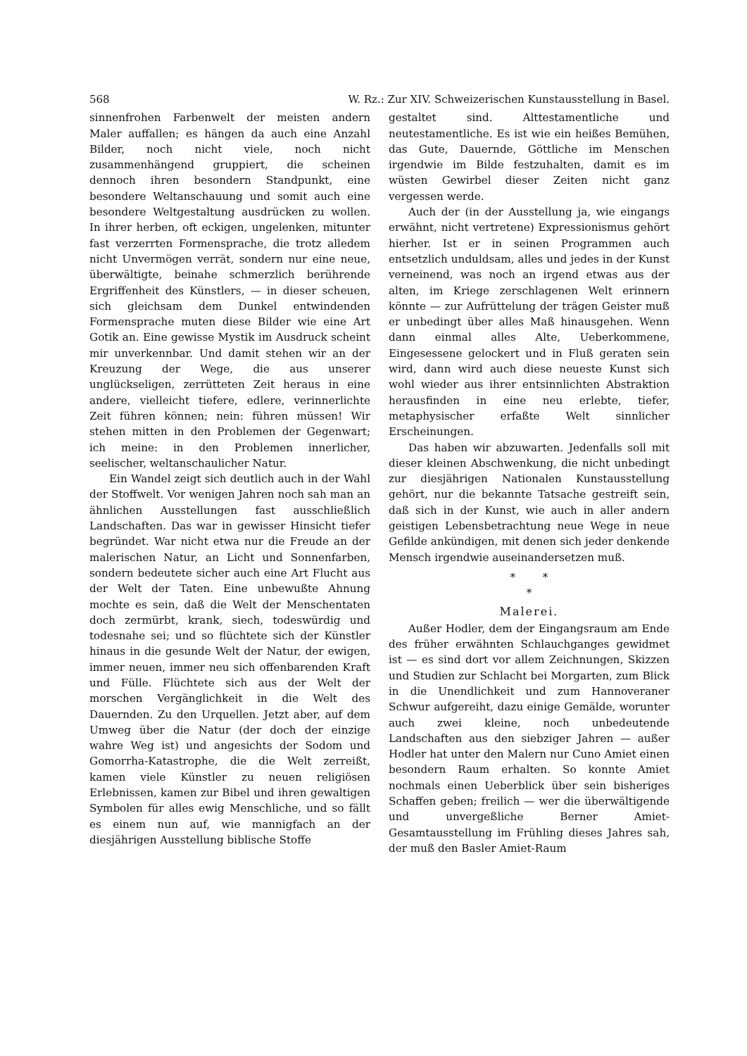568 W. Rz.: Zur XIV. Schweizerischen Kunstausstellung in Basel.
sinnenfrohen Farbenwelt der meisten andern Maler auffallen; es hängen da auch eine Anzahl Bilder, noch nicht viele, noch nicht zusammenhängend gruppiert, die scheinen dennoch ihren besondern Standpunkt, eine besondere Weltanschauung und somit auch eine besondere Weltgestaltung ausdrücken zu wollen. In ihrer herben, oft eckigen, ungelenken, mitunter fast verzerrten Formensprache, die trotz alledem nicht Unvermögen verrät, sondern nur eine neue, überwältigte, beinahe schmerzlich berührende Ergriffenheit des Künstlers, — in dieser scheuen, sich gleichsam dem Dunkel entwindenden Formensprache muten diese Bilder wie eine Art Gotik an. Eine gewisse Mystik im Ausdruck scheint mir unverkennbar. Und damit stehen wir an der Kreuzung der Wege, die aus unserer unglückseligen, zerrütteten Zeit heraus in eine andere, vielleicht tiefere, edlere, verinnerlichte Zeit führen können; nein: führen müssen! Wir stehen mitten in den Problemen der Gegenwart; ich meine: in den Problemen innerlicher, seelischer, weltanschaulicher Natur.
Ein Wandel zeigt sich deutlich auch in der Wahl der Stoffwelt. Vor wenigen Jahren noch sah man an ähnlichen Ausstellungen fast ausschließlich Landschaften. Das war in gewisser Hinsicht tiefer begründet. War nicht etwa nur die Freude an der malerischen Natur, an Licht und Sonnenfarben, sondern bedeutete sicher auch eine Art Flucht aus der Welt der Taten. Eine unbewußte Ahnung mochte es sein, daß die Welt der Menschentaten doch zermürbt, krank, siech, todeswürdig und todesnahe sei; und so flüchtete sich der Künstler hinaus in die gesunde Welt der Natur, der ewigen, immer neuen, immer neu sich offenbarenden Kraft und Fülle. Flüchtete sich aus der Welt der morschen Vergänglichkeit in die Welt des Dauernden. Zu den Urquellen. Jetzt aber, auf dem Umweg über die Natur (der doch der einzige wahre Weg ist) und angesichts der Sodom und Gomorrha-Katastrophe, die die Welt zerreißt, kamen viele Künstler zu neuen religiösen Erlebnissen, kamen zur Bibel und ihren gewaltigen Symbolen für alles ewig Menschliche, und so fällt es einem nun auf, wie mannigfach an der diesjährigen Ausstellung biblische Stoffe
gestaltet sind. Alttestamentliche und neutestamentliche. Es ist wie ein heißes Bemühen, das Gute, Dauernde, Göttliche im Menschen irgendwie im Bilde festzuhalten, damit es im wüsten Gewirbel dieser Zeiten nicht ganz vergessen werde.
Auch der (in der Ausstellung ja, wie eingangs erwähnt, nicht vertretene) Expressionismus gehört hierher. Ist er in seinen Programmen auch entsetzlich unduldsam, alles und jedes in der Kunst verneinend, was noch an irgend etwas aus der alten, im Kriege zerschlagenen Welt erinnern könnte — zur Aufrüttelung der trägen Geister muß er unbedingt über alles Maß hinausgehen. Wenn dann einmal alles Alte, Ueberkommene, Eingesessene gelockert und in Fluß geraten sein wird, dann wird auch diese neueste Kunst sich wohl wieder aus ihrer entsinnlichten Abstraktion herausfinden in eine neu erlebte, tiefer, metaphysischer erfaßte Welt sinnlicher Erscheinungen.
Das haben wir abzuwarten. Jedenfalls soll mit dieser kleinen Abschwenkung, die nicht unbedingt zur diesjährigen Nationalen Kunstausstellung gehört, nur die bekannte Tatsache gestreift sein, daß sich in der Kunst, wie auch in aller andern geistigen Lebensbetrachtung neue Wege in neue Gefilde ankündigen, mit denen sich jeder denkende Mensch irgendwie auseinandersetzen muß.
* *
*
Malerei.
Außer Hodler, dem der Eingangsraum am Ende des früher erwähnten Schlauchganges gewidmet ist — es sind dort vor allem Zeichnungen, Skizzen und Studien zur Schlacht bei Morgarten, zum Blick in die Unendlichkeit und zum Hannoveraner Schwur aufgereiht, dazu einige Gemälde, worunter auch zwei kleine, noch unbedeutende Landschaften aus den siebziger Jahren — außer Hodler hat unter den Malern nur Cuno Amiet einen besondern Raum erhalten. So konnte Amiet nochmals einen Ueberblick über sein bisheriges Schaffen geben; freilich — wer die überwältigende und unvergeßliche Berner Amiet-Gesamtausstellung im Frühling dieses Jahres sah, der muß den Basler Amiet-Raum